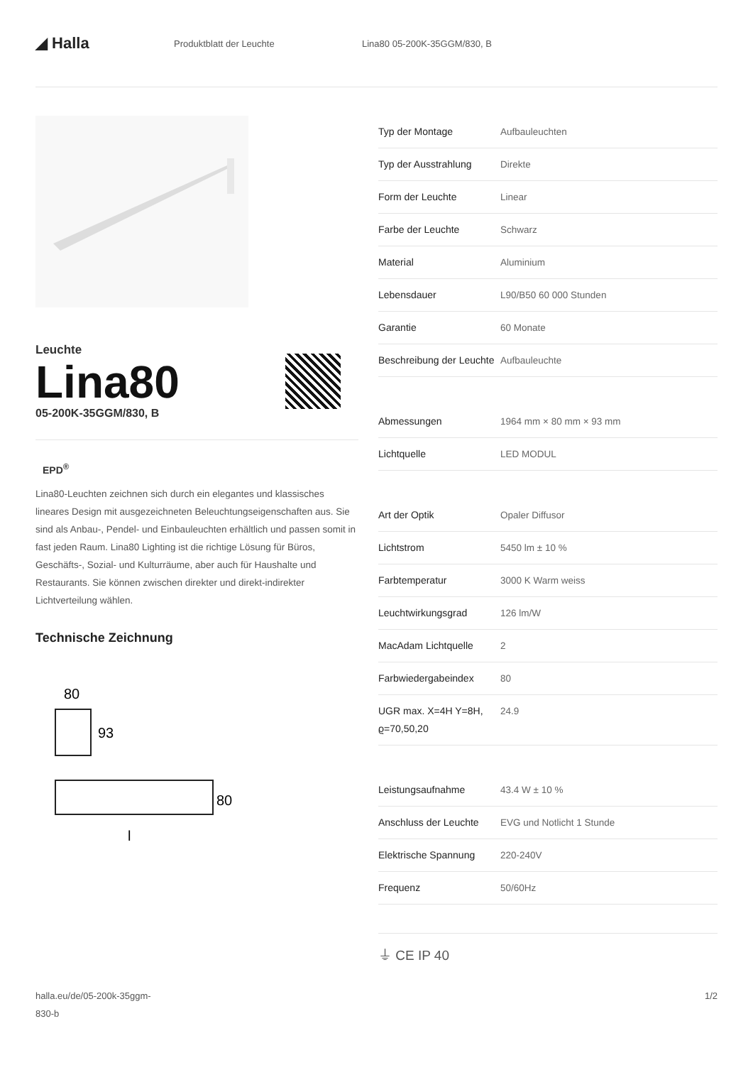◢ Halla
Produktblatt der Leuchte Lina80 05-200K-35GGM/830, B
Leuchte
Lina80
05-200K-35GGM/830, B
EPD<sup>®</sup>
Lina80-Leuchten zeichnen sich durch ein elegantes und klassisches lineares Design mit ausgezeichneten Beleuchtungseigenschaften aus. Sie sind als Anbau-, Pendel- und Einbauleuchten erhältlich und passen somit in fast jeden Raum. Lina80 Lighting ist die richtige Lösung für Büros, Geschäfts-, Sozial- und Kulturräume, aber auch für Haushalte und Restaurants. Sie können zwischen direkter und direkt-indirekter Lichtverteilung wählen.
Technische Zeichnung
80
93
80
l
| Typ der Montage | Aufbauleuchten |
| Typ der Ausstrahlung | Direkte |
| Form der Leuchte | Linear |
| Farbe der Leuchte | Schwarz |
| Material | Aluminium |
| Lebensdauer | L90/B50 60 000 Stunden |
| Garantie | 60 Monate |
| Beschreibung der Leuchte | Aufbauleuchte |
| Abmessungen | 1964 mm × 80 mm × 93 mm |
| Lichtquelle | LED MODUL |
| Art der Optik | Opaler Diffusor |
| Lichtstrom | 5450 lm ± 10 % |
| Farbtemperatur | 3000 K Warm weiss |
| Leuchtwirkungsgrad | 126 lm/W |
| MacAdam Lichtquelle | 2 |
| Farbwiedergabeindex | 80 |
| UGR max. X=4H Y=8H, ϱ=70,50,20 | 24.9 |
| Leistungsaufnahme | 43.4 W ± 10 % |
| Anschluss der Leuchte | EVG und Notlicht 1 Stunde |
| Elektrische Spannung | 220-240V |
| Frequenz | 50/60Hz |
⏚ CE IP 40
halla.eu/de/05-200k-35ggm-
830-b
1/2